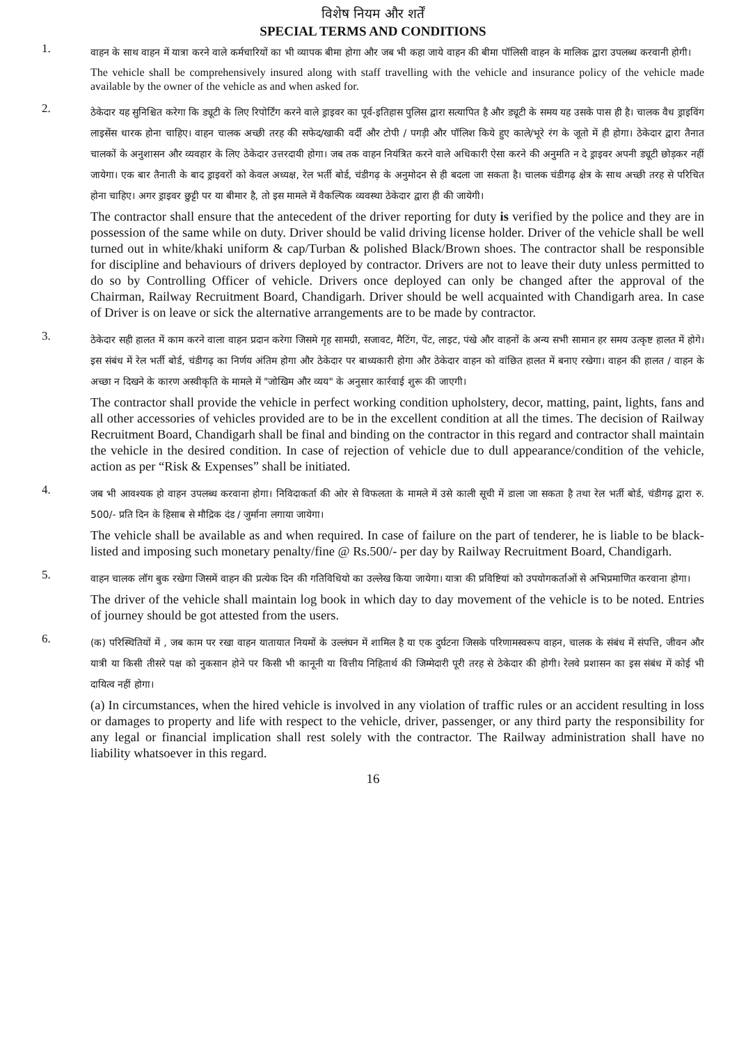विशेष नियम और शर्तें
SPECIAL TERMS AND CONDITIONS
1.
वाहन के साथ वाहन में यात्रा करने वाले कर्मचारियों का भी व्यापक बीमा होगा और जब भी कहा जाये वाहन की बीमा पॉलिसी वाहन के मालिक द्वारा उपलब्ध करवानी होगी।
The vehicle shall be comprehensively insured along with staff travelling with the vehicle and insurance policy of the vehicle made available by the owner of the vehicle as and when asked for.
2.
ठेकेदार यह सुनिश्चित करेगा कि ड्यूटी के लिए रिपोर्टिंग करने वाले ड्राइवर का पूर्व-इतिहास पुलिस द्वारा सत्यापित है और ड्यूटी के समय यह उसके पास ही है। चालक वैध ड्राइविंग लाइसेंस धारक होना चाहिए। वाहन चालक अच्छी तरह की सफेद/खाकी वर्दी और टोपी / पगड़ी और पॉलिश किये हुए काले/भूरे रंग के जूतो में ही होगा। ठेकेदार द्वारा तैनात चालकों के अनुशासन और व्यवहार के लिए ठेकेदार उत्तरदायी होगा। जब तक वाहन नियंत्रित करने वाले अधिकारी ऐसा करने की अनुमति न दे ड्राइवर अपनी ड्यूटी छोड़कर नहीं जायेगा। एक बार तैनाती के बाद ड्राइवरों को केवल अध्यक्ष, रेल भर्ती बोर्ड, चंडीगढ़ के अनुमोदन से ही बदला जा सकता है। चालक चंडीगढ़ क्षेत्र के साथ अच्छी तरह से परिचित होना चाहिए। अगर ड्राइवर छुट्टी पर या बीमार है, तो इस मामले में वैकल्पिक व्यवस्था ठेकेदार द्वारा ही की जायेगी।
The contractor shall ensure that the antecedent of the driver reporting for duty is verified by the police and they are in possession of the same while on duty. Driver should be valid driving license holder. Driver of the vehicle shall be well turned out in white/khaki uniform & cap/Turban & polished Black/Brown shoes. The contractor shall be responsible for discipline and behaviours of drivers deployed by contractor. Drivers are not to leave their duty unless permitted to do so by Controlling Officer of vehicle. Drivers once deployed can only be changed after the approval of the Chairman, Railway Recruitment Board, Chandigarh. Driver should be well acquainted with Chandigarh area. In case of Driver is on leave or sick the alternative arrangements are to be made by contractor.
3.
ठेकेदार सही हालत में काम करने वाला वाहन प्रदान करेगा जिसमे गृह सामग्री, सजावट, मैटिंग, पेंट, लाइट, पंखे और वाहनों के अन्य सभी सामान हर समय उत्कृष्ट हालत में होगे। इस संबंध में रेल भर्ती बोर्ड, चंडीगढ़ का निर्णय अंतिम होगा और ठेकेदार पर बाध्यकारी होगा और ठेकेदार वाहन को वांछित हालत में बनाए रखेगा। वाहन की हालत / वाहन के अच्छा न दिखने के कारण अस्वीकृति के मामले में "जोखिम और व्यय" के अनुसार कार्रवाई शुरू की जाएगी।
The contractor shall provide the vehicle in perfect working condition upholstery, decor, matting, paint, lights, fans and all other accessories of vehicles provided are to be in the excellent condition at all the times. The decision of Railway Recruitment Board, Chandigarh shall be final and binding on the contractor in this regard and contractor shall maintain the vehicle in the desired condition. In case of rejection of vehicle due to dull appearance/condition of the vehicle, action as per “Risk & Expenses” shall be initiated.
4.
जब भी आवश्यक हो वाहन उपलब्ध करवाना होगा। निविदाकर्ता की ओर से विफलता के मामले में उसे काली सूची में डाला जा सकता है तथा रेल भर्ती बोर्ड, चंडीगढ़ द्वारा रु. 500/- प्रति दिन के हिसाब से मौद्रिक दंड / जुर्माना लगाया जायेगा।
The vehicle shall be available as and when required. In case of failure on the part of tenderer, he is liable to be black-listed and imposing such monetary penalty/fine @ Rs.500/- per day by Railway Recruitment Board, Chandigarh.
5.
वाहन चालक लॉग बुक रखेगा जिसमें वाहन की प्रत्येक दिन की गतिविधियो का उल्लेख किया जायेगा। यात्रा की प्रविष्टियां को उपयोगकर्ताओं से अभिप्रमाणित करवाना होगा।
The driver of the vehicle shall maintain log book in which day to day movement of the vehicle is to be noted. Entries of journey should be got attested from the users.
6.
(क) परिस्थितियों में , जब काम पर रखा वाहन यातायात नियमों के उल्लंघन में शामिल है या एक दुर्घटना जिसके परिणामस्वरूप वाहन, चालक के संबंध में संपत्ति, जीवन और यात्री या किसी तीसरे पक्ष को नुकसान होने पर किसी भी कानूनी या वित्तीय निहितार्थ की जिम्मेदारी पूरी तरह से ठेकेदार की होगी। रेलवे प्रशासन का इस संबंध में कोई भी दायित्व नहीं होगा।
(a) In circumstances, when the hired vehicle is involved in any violation of traffic rules or an accident resulting in loss or damages to property and life with respect to the vehicle, driver, passenger, or any third party the responsibility for any legal or financial implication shall rest solely with the contractor. The Railway administration shall have no liability whatsoever in this regard.
16